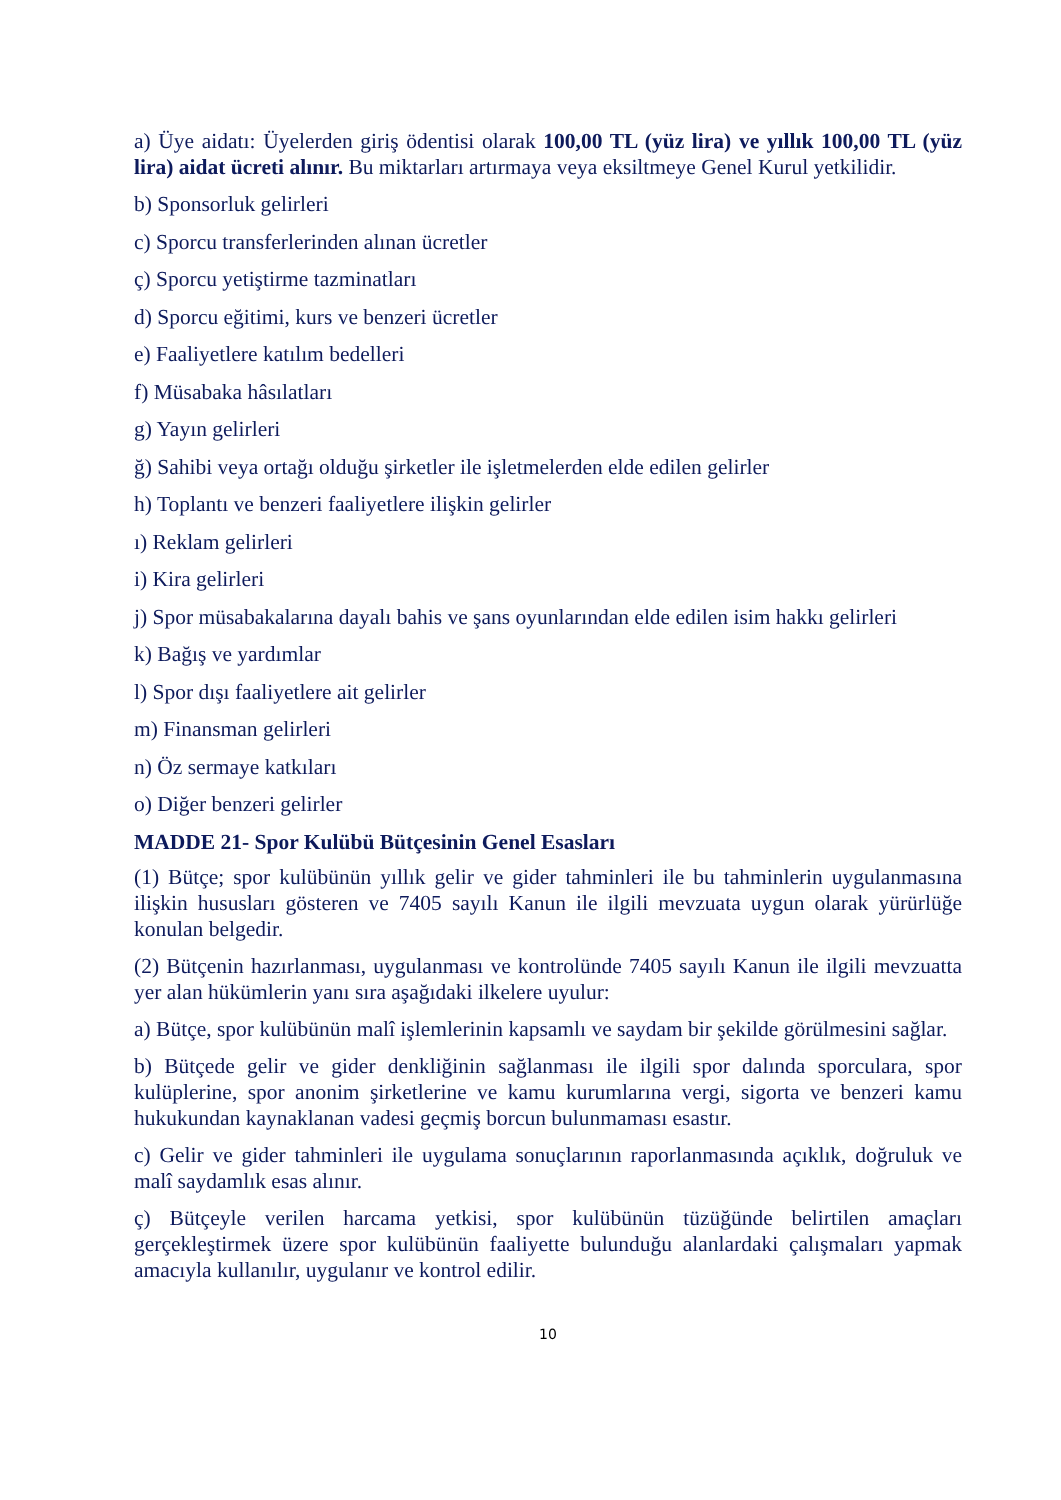a) Üye aidatı: Üyelerden giriş ödentisi olarak 100,00 TL (yüz lira) ve yıllık 100,00 TL (yüz lira) aidat ücreti alınır. Bu miktarları artırmaya veya eksiltmeye Genel Kurul yetkilidir.
b) Sponsorluk gelirleri
c) Sporcu transferlerinden alınan ücretler
ç) Sporcu yetiştirme tazminatları
d) Sporcu eğitimi, kurs ve benzeri ücretler
e) Faaliyetlere katılım bedelleri
f) Müsabaka hâsılatları
g) Yayın gelirleri
ğ) Sahibi veya ortağı olduğu şirketler ile işletmelerden elde edilen gelirler
h) Toplantı ve benzeri faaliyetlere ilişkin gelirler
ı) Reklam gelirleri
i) Kira gelirleri
j) Spor müsabakalarına dayalı bahis ve şans oyunlarından elde edilen isim hakkı gelirleri
k) Bağış ve yardımlar
l) Spor dışı faaliyetlere ait gelirler
m) Finansman gelirleri
n) Öz sermaye katkıları
o) Diğer benzeri gelirler
MADDE 21- Spor Kulübü Bütçesinin Genel Esasları
(1) Bütçe; spor kulübünün yıllık gelir ve gider tahminleri ile bu tahminlerin uygulanmasına ilişkin hususları gösteren ve 7405 sayılı Kanun ile ilgili mevzuata uygun olarak yürürlüğe konulan belgedir.
(2) Bütçenin hazırlanması, uygulanması ve kontrolünde 7405 sayılı Kanun ile ilgili mevzuatta yer alan hükümlerin yanı sıra aşağıdaki ilkelere uyulur:
a) Bütçe, spor kulübünün malî işlemlerinin kapsamlı ve saydam bir şekilde görülmesini sağlar.
b) Bütçede gelir ve gider denkliğinin sağlanması ile ilgili spor dalında sporculara, spor kulüplerine, spor anonim şirketlerine ve kamu kurumlarına vergi, sigorta ve benzeri kamu hukukundan kaynaklanan vadesi geçmiş borcun bulunmaması esastır.
c) Gelir ve gider tahminleri ile uygulama sonuçlarının raporlanmasında açıklık, doğruluk ve malî saydamlık esas alınır.
ç) Bütçeyle verilen harcama yetkisi, spor kulübünün tüzüğünde belirtilen amaçları gerçekleştirmek üzere spor kulübünün faaliyette bulunduğu alanlardaki çalışmaları yapmak amacıyla kullanılır, uygulanır ve kontrol edilir.
10